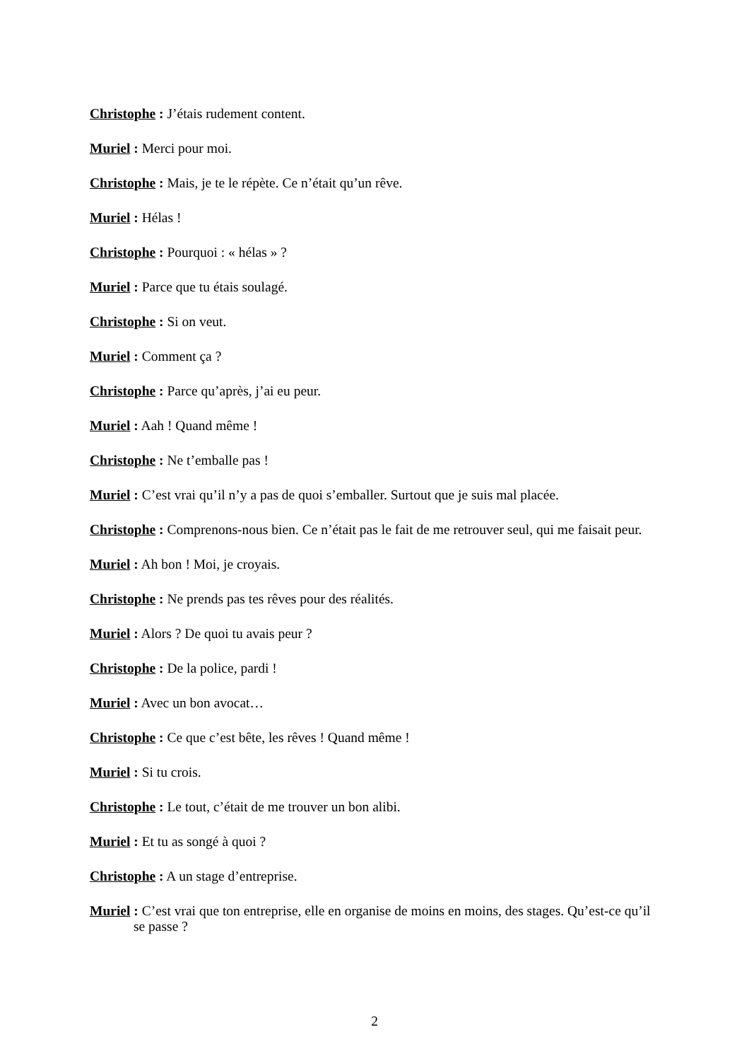Christophe : J’étais rudement content.
Muriel : Merci pour moi.
Christophe : Mais, je te le répète. Ce n’était qu’un rêve.
Muriel : Hélas !
Christophe : Pourquoi : « hélas » ?
Muriel : Parce que tu étais soulagé.
Christophe : Si on veut.
Muriel : Comment ça ?
Christophe : Parce qu’après, j’ai eu peur.
Muriel : Aah ! Quand même !
Christophe : Ne t’emballe pas !
Muriel : C’est vrai qu’il n’y a pas de quoi s’emballer. Surtout que je suis mal placée.
Christophe : Comprenons-nous bien. Ce n’était pas le fait de me retrouver seul, qui me faisait peur.
Muriel : Ah bon ! Moi, je croyais.
Christophe : Ne prends pas tes rêves pour des réalités.
Muriel : Alors ? De quoi tu avais peur ?
Christophe : De la police, pardi !
Muriel : Avec un bon avocat…
Christophe : Ce que c’est bête, les rêves ! Quand même !
Muriel : Si tu crois.
Christophe : Le tout, c’était de me trouver un bon alibi.
Muriel : Et tu as songé à quoi ?
Christophe : A un stage d’entreprise.
Muriel : C’est vrai que ton entreprise, elle en organise de moins en moins, des stages. Qu’est-ce qu’il se passe ?
2